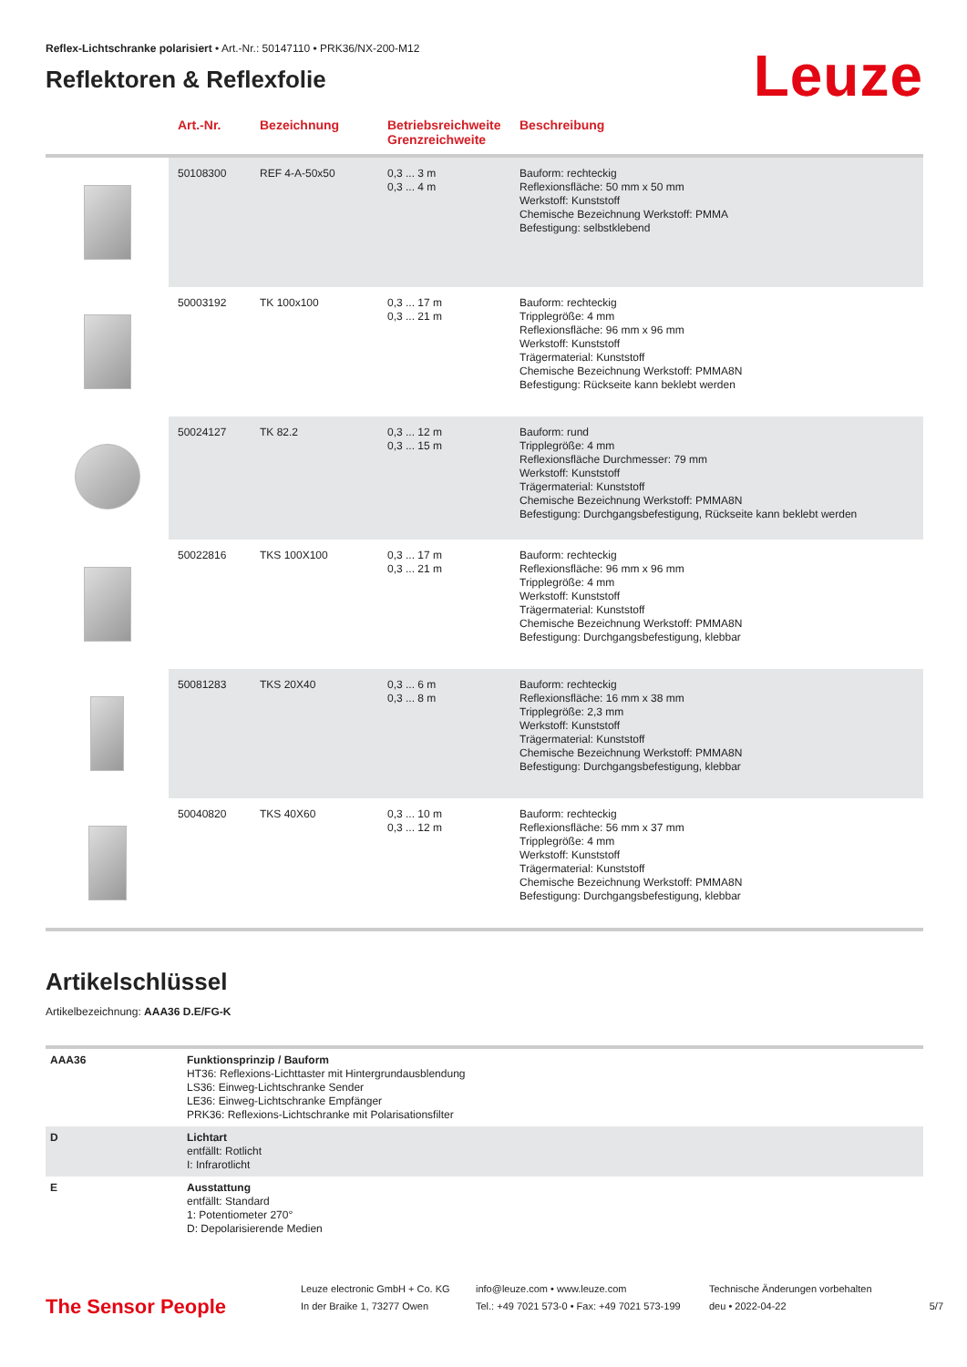Reflex-Lichtschranke polarisiert • Art.-Nr.: 50147110 • PRK36/NX-200-M12
Reflektoren & Reflexfolie
Leuze
| | Art.-Nr. | Bezeichnung | Betriebsreichweite Grenzreichweite | Beschreibung |
| --- | --- | --- | --- | --- |
| | 50108300 | REF 4-A-50x50 | 0,3 ... 3 m 0,3 ... 4 m | Bauform: rechteckig Reflexionsfläche: 50 mm x 50 mm Werkstoff: Kunststoff Chemische Bezeichnung Werkstoff: PMMA Befestigung: selbstklebend |
| | 50003192 | TK 100x100 | 0,3 ... 17 m 0,3 ... 21 m | Bauform: rechteckig Tripplegröße: 4 mm Reflexionsfläche: 96 mm x 96 mm Werkstoff: Kunststoff Trägermaterial: Kunststoff Chemische Bezeichnung Werkstoff: PMMA8N Befestigung: Rückseite kann beklebt werden |
| | 50024127 | TK 82.2 | 0,3 ... 12 m 0,3 ... 15 m | Bauform: rund Tripplegröße: 4 mm Reflexionsfläche Durchmesser: 79 mm Werkstoff: Kunststoff Trägermaterial: Kunststoff Chemische Bezeichnung Werkstoff: PMMA8N Befestigung: Durchgangsbefestigung, Rückseite kann beklebt werden |
| | 50022816 | TKS 100X100 | 0,3 ... 17 m 0,3 ... 21 m | Bauform: rechteckig Reflexionsfläche: 96 mm x 96 mm Tripplegröße: 4 mm Werkstoff: Kunststoff Trägermaterial: Kunststoff Chemische Bezeichnung Werkstoff: PMMA8N Befestigung: Durchgangsbefestigung, klebbar |
| | 50081283 | TKS 20X40 | 0,3 ... 6 m 0,3 ... 8 m | Bauform: rechteckig Reflexionsfläche: 16 mm x 38 mm Tripplegröße: 2,3 mm Werkstoff: Kunststoff Trägermaterial: Kunststoff Chemische Bezeichnung Werkstoff: PMMA8N Befestigung: Durchgangsbefestigung, klebbar |
| | 50040820 | TKS 40X60 | 0,3 ... 10 m 0,3 ... 12 m | Bauform: rechteckig Reflexionsfläche: 56 mm x 37 mm Tripplegröße: 4 mm Werkstoff: Kunststoff Trägermaterial: Kunststoff Chemische Bezeichnung Werkstoff: PMMA8N Befestigung: Durchgangsbefestigung, klebbar |
Artikelschlüssel
Artikelbezeichnung: AAA36 D.E/FG-K
| AAA36 | Funktionsprinzip / Bauform HT36: Reflexions-Lichttaster mit Hintergrundausblendung LS36: Einweg-Lichtschranke Sender LE36: Einweg-Lichtschranke Empfänger PRK36: Reflexions-Lichtschranke mit Polarisationsfilter |
| D | Lichtart entfällt: Rotlicht I: Infrarotlicht |
| E | Ausstattung entfällt: Standard 1: Potentiometer 270° D: Depolarisierende Medien |
The Sensor People
Leuze electronic GmbH + Co. KG
In der Braike 1, 73277 Owen
info@leuze.com • www.leuze.com
Tel.: +49 7021 573-0 • Fax: +49 7021 573-199
Technische Änderungen vorbehalten
deu • 2022-04-22
5/7